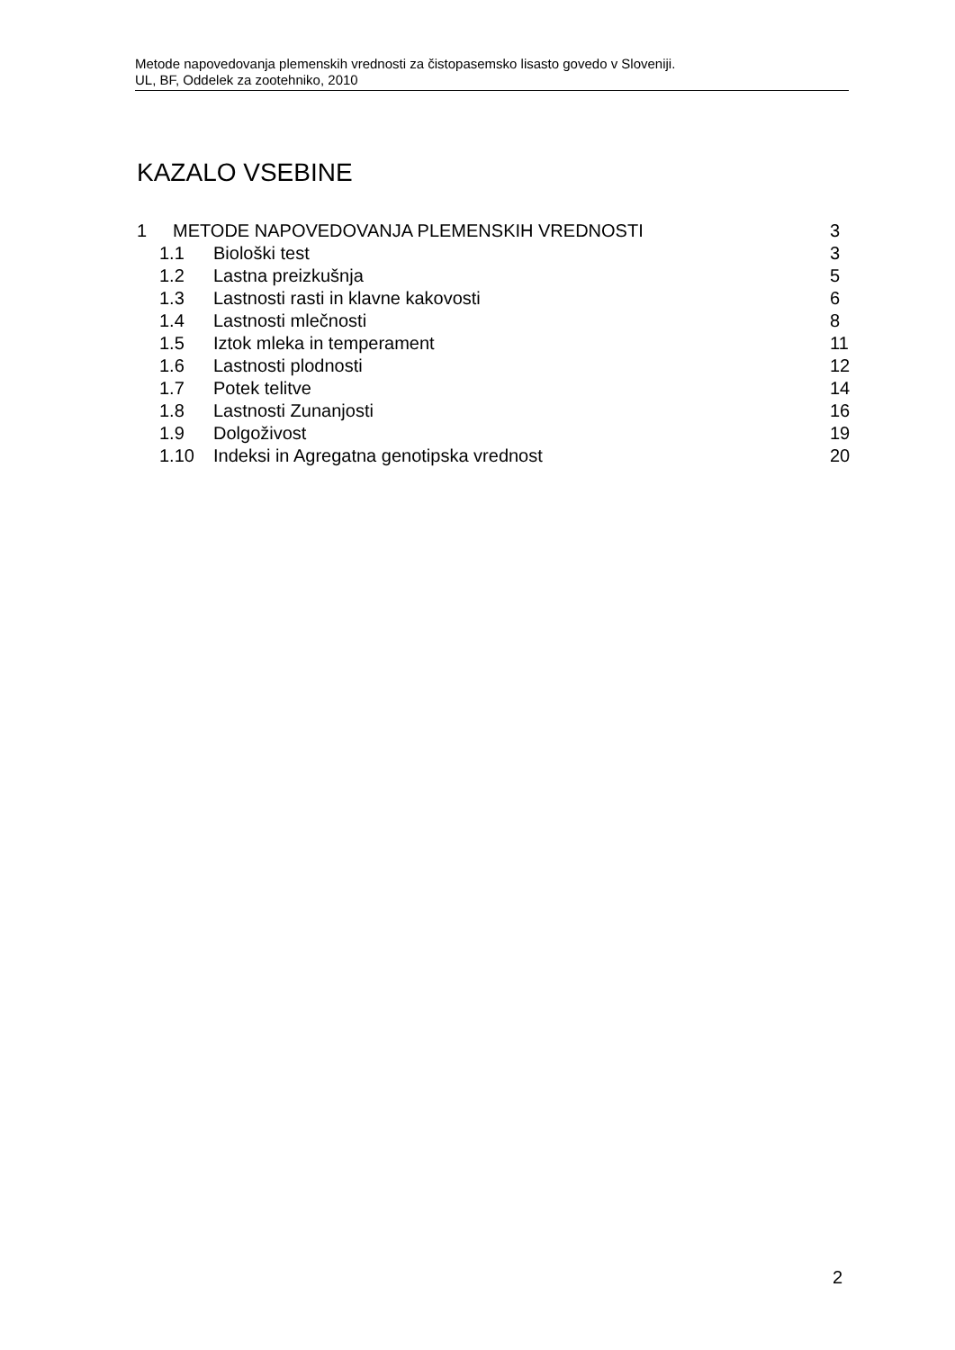Metode napovedovanja plemenskih vrednosti za čistopasemsko lisasto govedo v Sloveniji.
UL, BF, Oddelek za zootehniko, 2010
KAZALO VSEBINE
1 METODE NAPOVEDOVANJA PLEMENSKIH VREDNOSTI 3
1.1 Biološki test 3
1.2 Lastna preizkušnja 5
1.3 Lastnosti rasti in klavne kakovosti 6
1.4 Lastnosti mlečnosti 8
1.5 Iztok mleka in temperament 11
1.6 Lastnosti plodnosti 12
1.7 Potek telitve 14
1.8 Lastnosti Zunanjosti 16
1.9 Dolgoživost 19
1.10 Indeksi in Agregatna genotipska vrednost 20
2